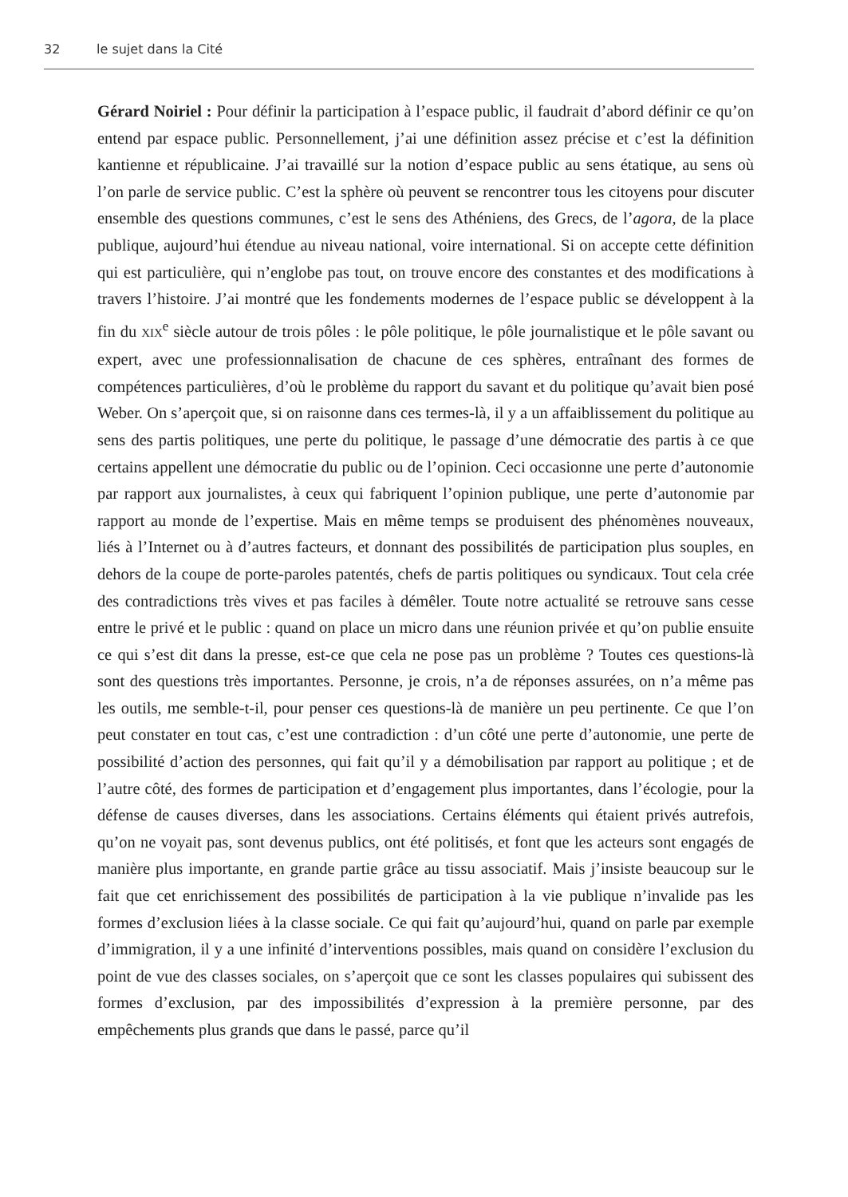32 le sujet dans la Cité
Gérard Noiriel : Pour définir la participation à l’espace public, il faudrait d’abord définir ce qu’on entend par espace public. Personnellement, j’ai une définition assez précise et c’est la définition kantienne et républicaine. J’ai travaillé sur la notion d’espace public au sens étatique, au sens où l’on parle de service public. C’est la sphère où peuvent se rencontrer tous les citoyens pour discuter ensemble des questions communes, c’est le sens des Athéniens, des Grecs, de l’agora, de la place publique, aujourd’hui étendue au niveau national, voire international. Si on accepte cette définition qui est particulière, qui n’englobe pas tout, on trouve encore des constantes et des modifications à travers l’histoire. J’ai montré que les fondements modernes de l’espace public se développent à la fin du XIX<sup>e</sup> siècle autour de trois pôles : le pôle politique, le pôle journalistique et le pôle savant ou expert, avec une professionnalisation de chacune de ces sphères, entraînant des formes de compétences particulières, d’où le problème du rapport du savant et du politique qu’avait bien posé Weber. On s’aperçoit que, si on raisonne dans ces termes-là, il y a un affaiblissement du politique au sens des partis politiques, une perte du politique, le passage d’une démocratie des partis à ce que certains appellent une démocratie du public ou de l’opinion. Ceci occasionne une perte d’autonomie par rapport aux journalistes, à ceux qui fabriquent l’opinion publique, une perte d’autonomie par rapport au monde de l’expertise. Mais en même temps se produisent des phénomènes nouveaux, liés à l’Internet ou à d’autres facteurs, et donnant des possibilités de participation plus souples, en dehors de la coupe de porte-paroles patentés, chefs de partis politiques ou syndicaux. Tout cela crée des contradictions très vives et pas faciles à démêler. Toute notre actualité se retrouve sans cesse entre le privé et le public : quand on place un micro dans une réunion privée et qu’on publie ensuite ce qui s’est dit dans la presse, est-ce que cela ne pose pas un problème ? Toutes ces questions-là sont des questions très importantes. Personne, je crois, n’a de réponses assurées, on n’a même pas les outils, me semble-t-il, pour penser ces questions-là de manière un peu pertinente. Ce que l’on peut constater en tout cas, c’est une contradiction : d’un côté une perte d’autonomie, une perte de possibilité d’action des personnes, qui fait qu’il y a démobilisation par rapport au politique ; et de l’autre côté, des formes de participation et d’engagement plus importantes, dans l’écologie, pour la défense de causes diverses, dans les associations. Certains éléments qui étaient privés autrefois, qu’on ne voyait pas, sont devenus publics, ont été politisés, et font que les acteurs sont engagés de manière plus importante, en grande partie grâce au tissu associatif. Mais j’insiste beaucoup sur le fait que cet enrichissement des possibilités de participation à la vie publique n’invalide pas les formes d’exclusion liées à la classe sociale. Ce qui fait qu’aujourd’hui, quand on parle par exemple d’immigration, il y a une infinité d’interventions possibles, mais quand on considère l’exclusion du point de vue des classes sociales, on s’aperçoit que ce sont les classes populaires qui subissent des formes d’exclusion, par des impossibilités d’expression à la première personne, par des empêchements plus grands que dans le passé, parce qu’il